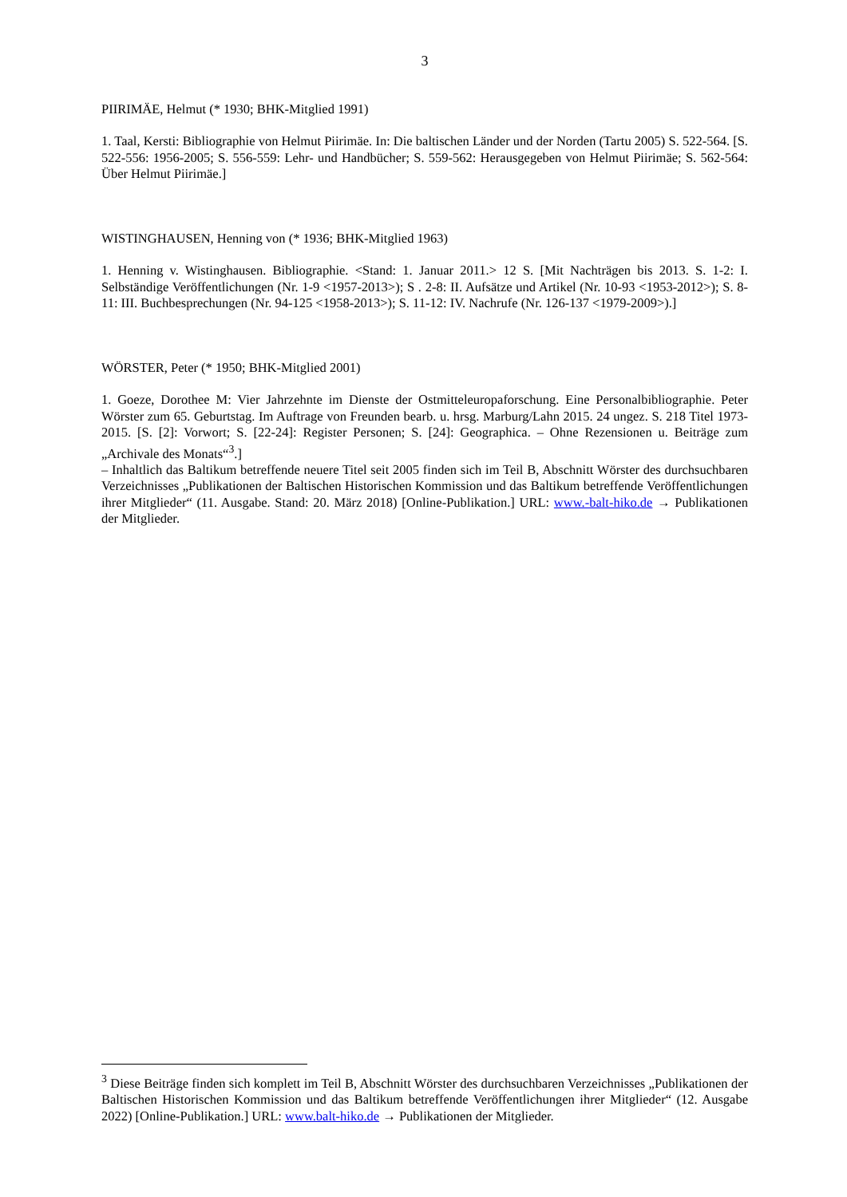3
PIIRIMÄE, Helmut (* 1930; BHK-Mitglied 1991)
1. Taal, Kersti: Bibliographie von Helmut Piirimäe. In: Die baltischen Länder und der Norden (Tartu 2005) S. 522-564. [S. 522-556: 1956-2005; S. 556-559: Lehr- und Handbücher; S. 559-562: Herausgegeben von Helmut Piirimäe; S. 562-564: Über Helmut Piirimäe.]
WISTINGHAUSEN, Henning von (* 1936; BHK-Mitglied 1963)
1. Henning v. Wistinghausen. Bibliographie. <Stand: 1. Januar 2011.> 12 S. [Mit Nachträgen bis 2013. S. 1-2: I. Selbständige Veröffentlichungen (Nr. 1-9 <1957-2013>); S . 2-8: II. Aufsätze und Artikel (Nr. 10-93 <1953-2012>); S. 8-11: III. Buchbesprechungen (Nr. 94-125 <1958-2013>); S. 11-12: IV. Nachrufe (Nr. 126-137 <1979-2009>).]
WÖRSTER, Peter (* 1950; BHK-Mitglied 2001)
1. Goeze, Dorothee M: Vier Jahrzehnte im Dienste der Ostmitteleuropaforschung. Eine Personalbibliographie. Peter Wörster zum 65. Geburtstag. Im Auftrage von Freunden bearb. u. hrsg. Marburg/Lahn 2015. 24 ungez. S. 218 Titel 1973-2015. [S. [2]: Vorwort; S. [22-24]: Register Personen; S. [24]: Geographica. – Ohne Rezensionen u. Beiträge zum „Archivale des Monats“<sup>3</sup>.]
– Inhaltlich das Baltikum betreffende neuere Titel seit 2005 finden sich im Teil B, Abschnitt Wörster des durchsuchbaren Verzeichnisses „Publikationen der Baltischen Historischen Kommission und das Baltikum betreffende Veröffentlichungen ihrer Mitglieder“ (11. Ausgabe. Stand: 20. März 2018) [Online-Publikation.] URL: www.-balt-hiko.de → Publikationen der Mitglieder.
<sup>3</sup> Diese Beiträge finden sich komplett im Teil B, Abschnitt Wörster des durchsuchbaren Verzeichnisses „Publikationen der Baltischen Historischen Kommission und das Baltikum betreffende Veröffentlichungen ihrer Mitglieder“ (12. Ausgabe 2022) [Online-Publikation.] URL: www.balt-hiko.de → Publikationen der Mitglieder.